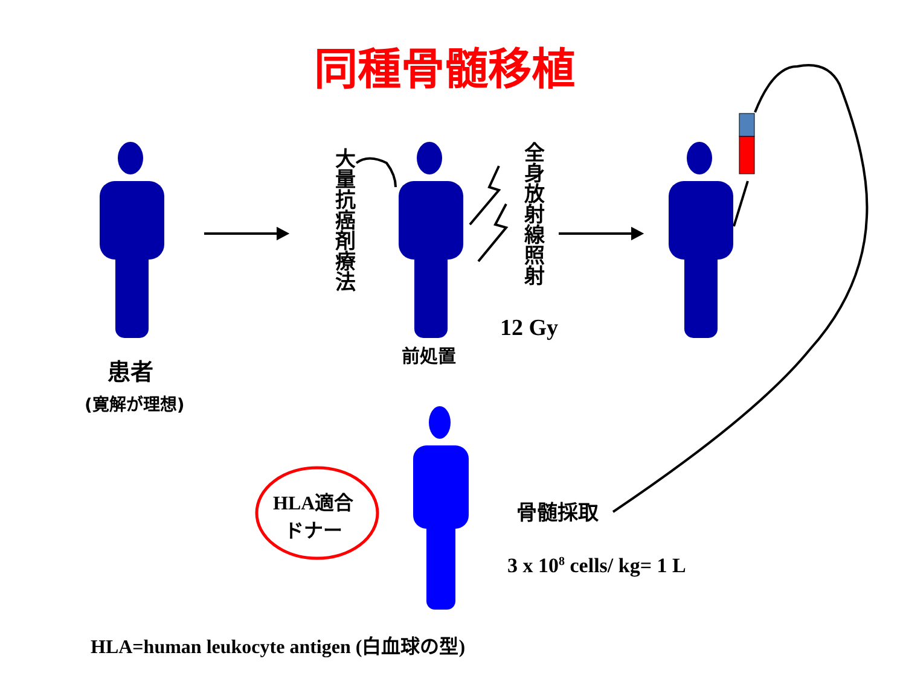同種骨髄移植
患者
(寛解が理想)
大量抗癌剤療法
全身放射線照射
前処置
12 Gy
HLA適合
ドナー
骨髄採取
3 x 10<sup>8</sup> cells/ kg= 1 L
HLA=human leukocyte antigen (白血球の型)